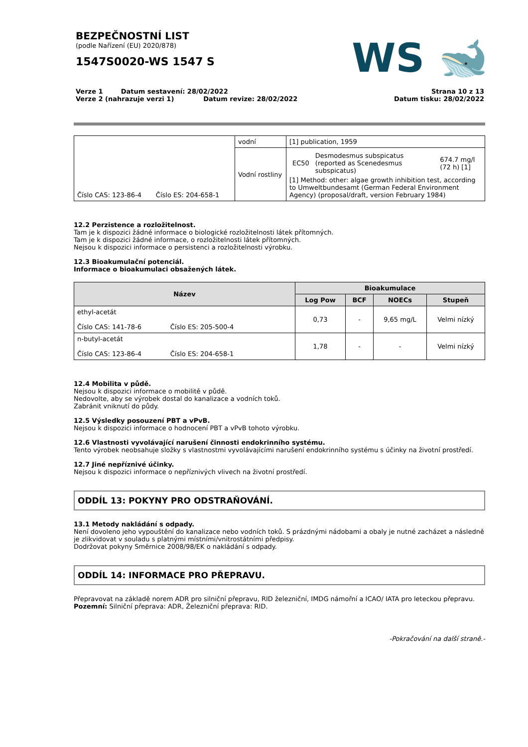WS 🐋
BEZPEČNOSTNÍ LIST
(podle Nařízení (EU) 2020/878)
1547S0020-WS 1547 S
Verze 1 Datum sestavení: 28/02/2022
Verze 2 (nahrazuje verzi 1) Datum revize: 28/02/2022
Strana 10 z 13
Datum tisku: 28/02/2022
| Číslo CAS: 123-86-4 Číslo ES: 204-658-1 | vodní | [1] publication, 1959 |
| | Vodní rostliny | / EC50 / Desmodesmus subspicatus (reported as Scenedesmus subspicatus) / 674.7 mg/l (72 h) [1] / [1] Method: other: algae growth inhibition test, according to Umweltbundesamt (German Federal Environment Agency) (proposal/draft, version February 1984) |
12.2 Perzistence a rozložitelnost.
Tam je k dispozici žádné informace o biologické rozložitelnosti látek přítomných.
Tam je k dispozici žádné informace, o rozložitelnosti látek přítomných.
Nejsou k dispozici informace o persistenci a rozložitelnosti výrobku.
12.3 Bioakumulační potenciál.
Informace o bioakumulaci obsažených látek.
| Název | Bioakumulace | | | |
| --- | --- | --- | --- | --- |
| | Log Pow | BCF | NOECs | Stupeň |
| ethyl-acetát Číslo CAS: 141-78-6 Číslo ES: 205-500-4 | 0,73 | - | 9,65 mg/L | Velmi nízký |
| n-butyl-acetát Číslo CAS: 123-86-4 Číslo ES: 204-658-1 | 1,78 | - | - | Velmi nízký |
12.4 Mobilita v půdě.
Nejsou k dispozici informace o mobilitě v půdě.
Nedovolte, aby se výrobek dostal do kanalizace a vodních toků.
Zabránit vniknutí do půdy.
12.5 Výsledky posouzení PBT a vPvB.
Nejsou k dispozici informace o hodnocení PBT a vPvB tohoto výrobku.
12.6 Vlastnosti vyvolávající narušení činnosti endokrinního systému.
Tento výrobek neobsahuje složky s vlastnostmi vyvolávajícími narušení endokrinního systému s účinky na životní prostředí.
12.7 Jiné nepříznivé účinky.
Nejsou k dispozici informace o nepříznivých vlivech na životní prostředí.
ODDÍL 13: POKYNY PRO ODSTRAŇOVÁNÍ.
13.1 Metody nakládání s odpady.
Není dovoleno jeho vypouštění do kanalizace nebo vodních toků. S prázdnými nádobami a obaly je nutné zacházet a následně je zlikvidovat v souladu s platnými místními/vnitrostátními předpisy.
Dodržovat pokyny Směrnice 2008/98/EK o nakládání s odpady.
ODDÍL 14: INFORMACE PRO PŘEPRAVU.
Přepravovat na základě norem ADR pro silniční přepravu, RID železniční, IMDG námořní a ICAO/ IATA pro leteckou přepravu.
Pozemní: Silniční přeprava: ADR, Železniční přeprava: RID.
-Pokračování na další straně.-